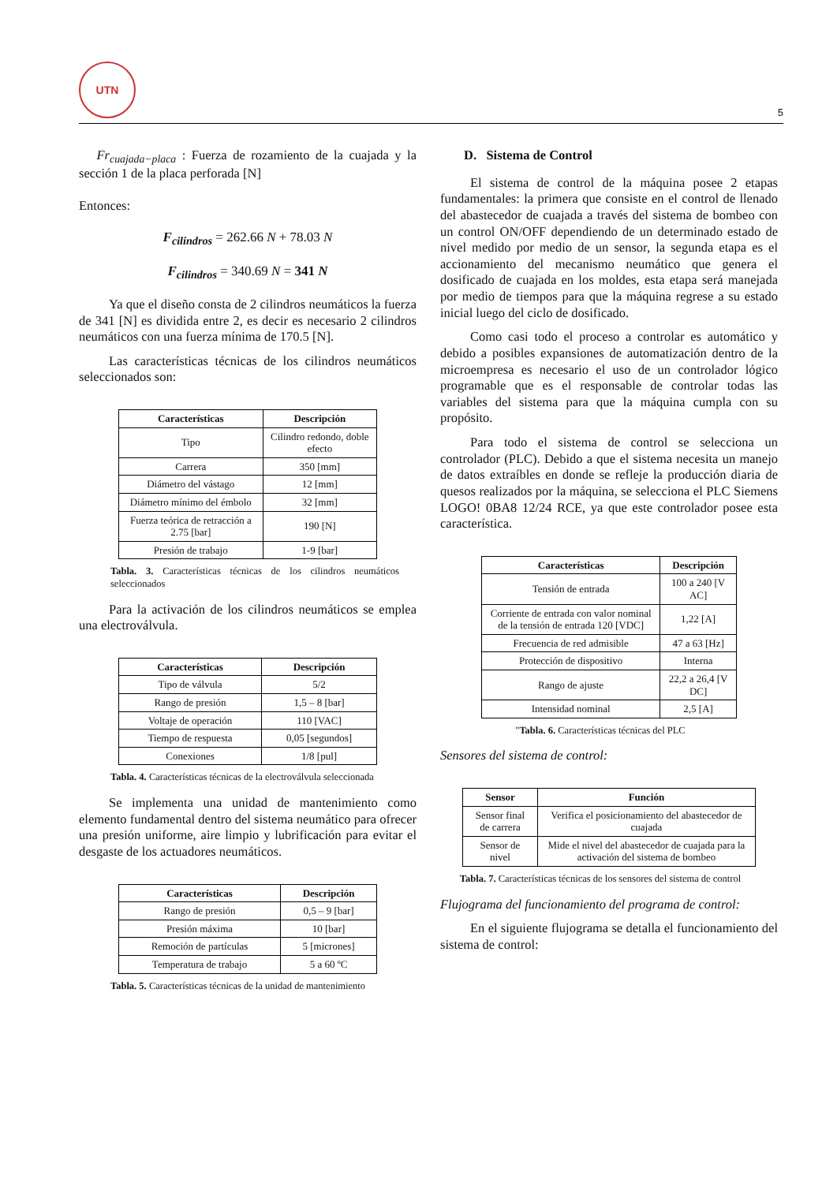UTN
5
Fr<sub>cuajada−placa</sub> : Fuerza de rozamiento de la cuajada y la sección 1 de la placa perforada [N]
Entonces:
F<sub>cilindros</sub> = 262.66 N + 78.03 N
F<sub>cilindros</sub> = 340.69 N = 341 N
Ya que el diseño consta de 2 cilindros neumáticos la fuerza de 341 [N] es dividida entre 2, es decir es necesario 2 cilindros neumáticos con una fuerza mínima de 170.5 [N].
Las características técnicas de los cilindros neumáticos seleccionados son:
| Características | Descripción |
| --- | --- |
| Tipo | Cilindro redondo, doble efecto |
| Carrera | 350 [mm] |
| Diámetro del vástago | 12 [mm] |
| Diámetro mínimo del émbolo | 32 [mm] |
| Fuerza teórica de retracción a 2.75 [bar] | 190 [N] |
| Presión de trabajo | 1-9 [bar] |
Tabla. 3. Características técnicas de los cilindros neumáticos seleccionados
Para la activación de los cilindros neumáticos se emplea una electroválvula.
| Características | Descripción |
| --- | --- |
| Tipo de válvula | 5/2 |
| Rango de presión | 1,5 – 8 [bar] |
| Voltaje de operación | 110 [VAC] |
| Tiempo de respuesta | 0,05 [segundos] |
| Conexiones | 1/8 [pul] |
Tabla. 4. Características técnicas de la electroválvula seleccionada
Se implementa una unidad de mantenimiento como elemento fundamental dentro del sistema neumático para ofrecer una presión uniforme, aire limpio y lubrificación para evitar el desgaste de los actuadores neumáticos.
| Características | Descripción |
| --- | --- |
| Rango de presión | 0,5 – 9 [bar] |
| Presión máxima | 10 [bar] |
| Remoción de partículas | 5 [micrones] |
| Temperatura de trabajo | 5 a 60 ºC |
Tabla. 5. Características técnicas de la unidad de mantenimiento
D. Sistema de Control
El sistema de control de la máquina posee 2 etapas fundamentales: la primera que consiste en el control de llenado del abastecedor de cuajada a través del sistema de bombeo con un control ON/OFF dependiendo de un determinado estado de nivel medido por medio de un sensor, la segunda etapa es el accionamiento del mecanismo neumático que genera el dosificado de cuajada en los moldes, esta etapa será manejada por medio de tiempos para que la máquina regrese a su estado inicial luego del ciclo de dosificado.
Como casi todo el proceso a controlar es automático y debido a posibles expansiones de automatización dentro de la microempresa es necesario el uso de un controlador lógico programable que es el responsable de controlar todas las variables del sistema para que la máquina cumpla con su propósito.
Para todo el sistema de control se selecciona un controlador (PLC). Debido a que el sistema necesita un manejo de datos extraíbles en donde se refleje la producción diaria de quesos realizados por la máquina, se selecciona el PLC Siemens LOGO! 0BA8 12/24 RCE, ya que este controlador posee esta característica.
| Características | Descripción |
| --- | --- |
| Tensión de entrada | 100 a 240 [V AC] |
| Corriente de entrada con valor nominal de la tensión de entrada 120 [VDC] | 1,22 [A] |
| Frecuencia de red admisible | 47 a 63 [Hz] |
| Protección de dispositivo | Interna |
| Rango de ajuste | 22,2 a 26,4 [V DC] |
| Intensidad nominal | 2,5 [A] |
"Tabla. 6. Características técnicas del PLC
Sensores del sistema de control:
| Sensor | Función |
| --- | --- |
| Sensor final de carrera | Verifica el posicionamiento del abastecedor de cuajada |
| Sensor de nivel | Mide el nivel del abastecedor de cuajada para la activación del sistema de bombeo |
Tabla. 7. Características técnicas de los sensores del sistema de control
Flujograma del funcionamiento del programa de control:
En el siguiente flujograma se detalla el funcionamiento del sistema de control: